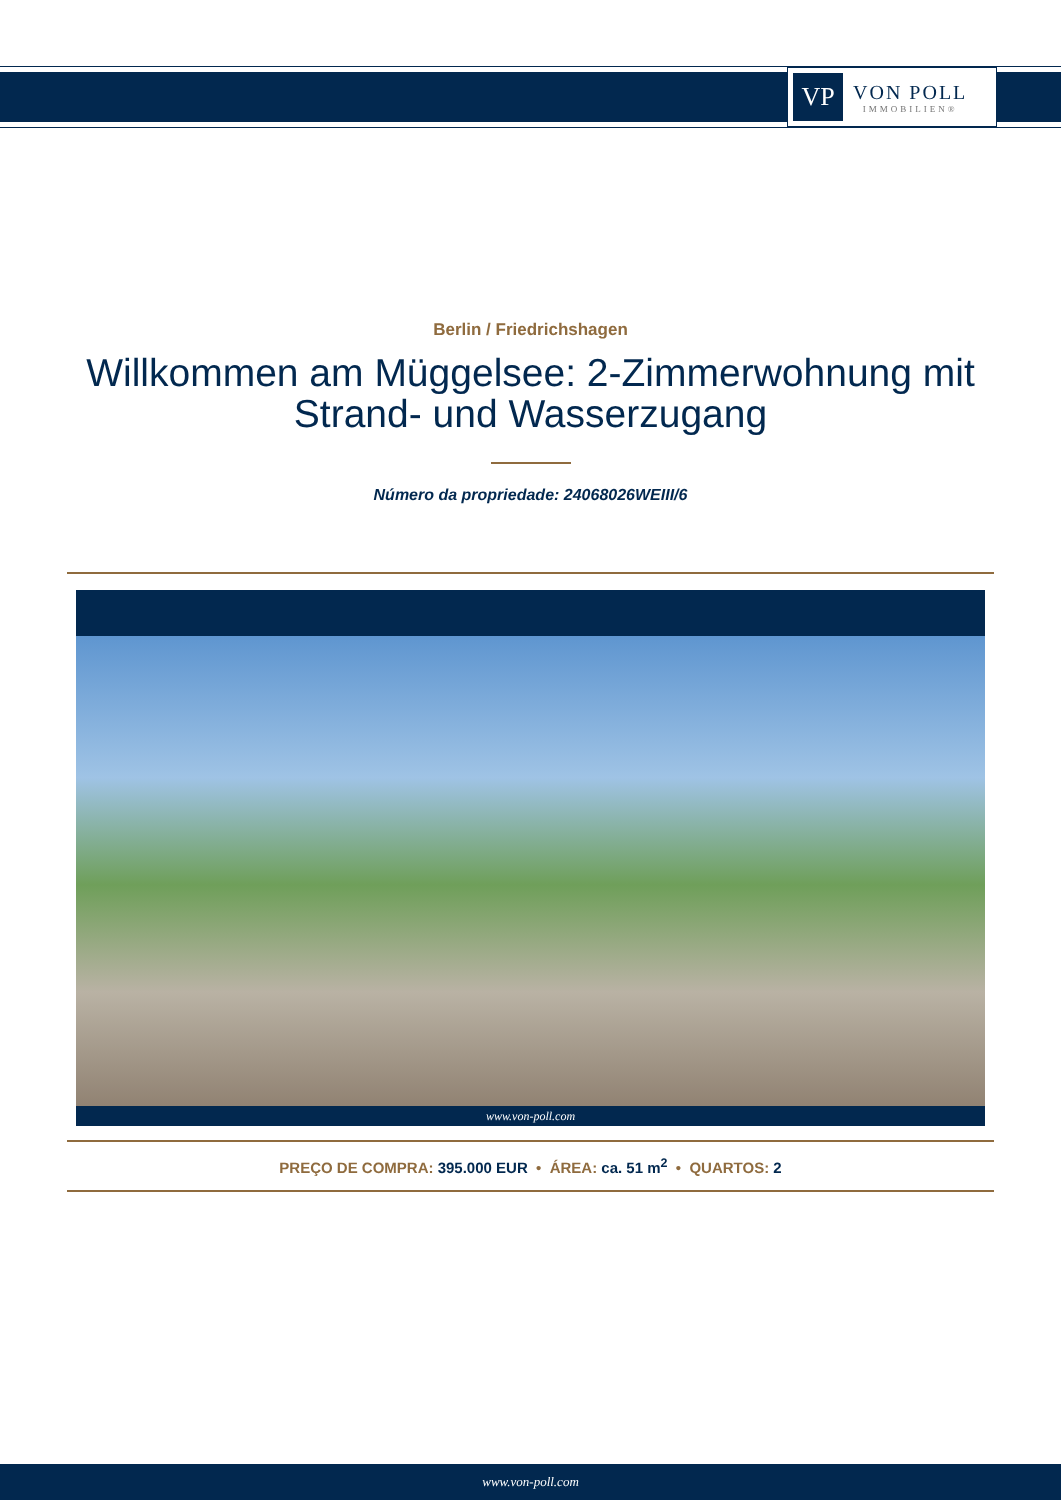VP
VON POLL
IMMOBILIEN®
Berlin / Friedrichshagen
Willkommen am Müggelsee: 2-Zimmerwohnung mit Strand- und Wasserzugang
Número da propriedade: 24068026WEIII/6
www.von-poll.com
PREÇO DE COMPRA: 395.000 EUR • ÁREA: ca. 51 m<sup>2</sup> • QUARTOS: 2
www.von-poll.com